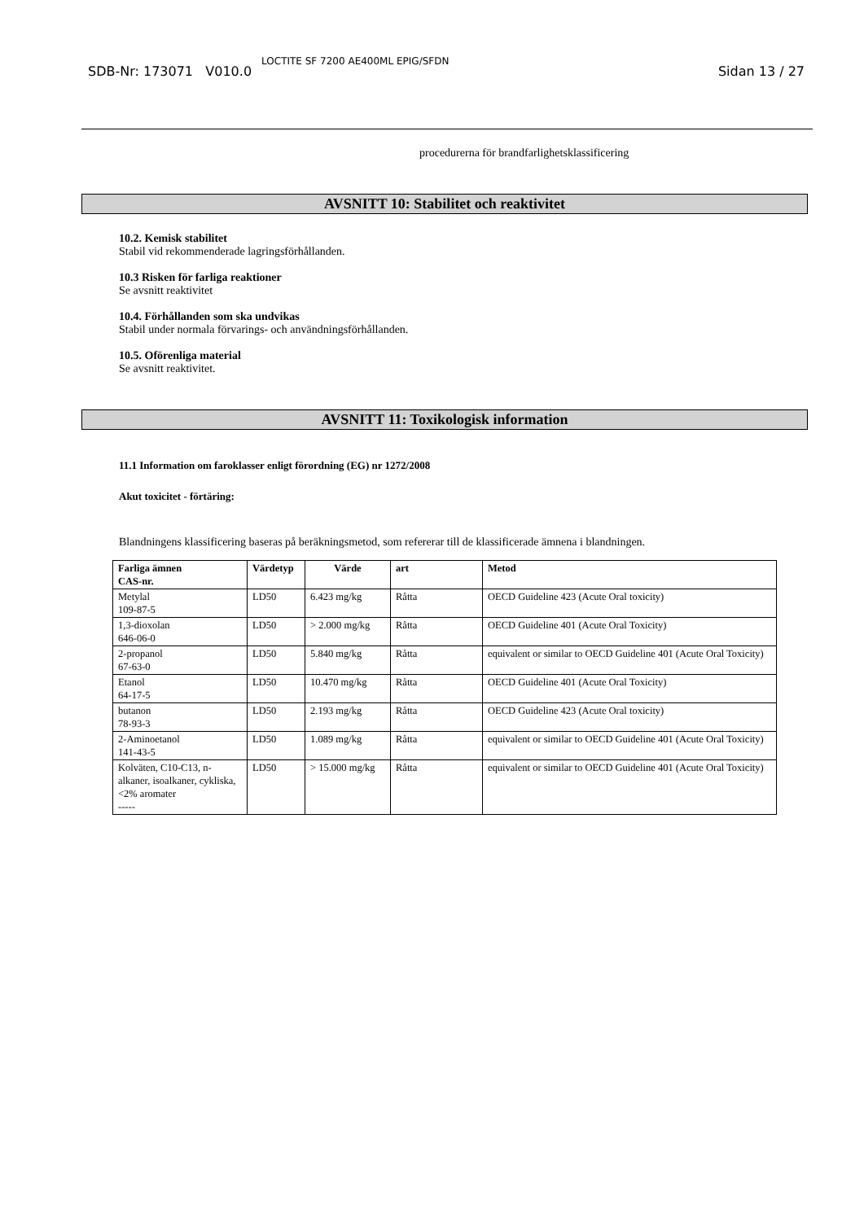SDB-Nr: 173071 V010.0 LOCTITE SF 7200 AE400ML EPIG/SFDN Sidan 13 / 27
procedurerna för brandfarlighetsklassificering
AVSNITT 10: Stabilitet och reaktivitet
10.2. Kemisk stabilitet
Stabil vid rekommenderade lagringsförhållanden.
10.3 Risken för farliga reaktioner
Se avsnitt reaktivitet
10.4. Förhållanden som ska undvikas
Stabil under normala förvarings- och användningsförhållanden.
10.5. Oförenliga material
Se avsnitt reaktivitet.
AVSNITT 11: Toxikologisk information
11.1 Information om faroklasser enligt förordning (EG) nr 1272/2008
Akut toxicitet - förtäring:
Blandningens klassificering baseras på beräkningsmetod, som refererar till de klassificerade ämnena i blandningen.
| Farliga ämnen CAS-nr. | Värdetyp | Värde | art | Metod |
| --- | --- | --- | --- | --- |
| Metylal 109-87-5 | LD50 | 6.423 mg/kg | Råtta | OECD Guideline 423 (Acute Oral toxicity) |
| 1,3-dioxolan 646-06-0 | LD50 | > 2.000 mg/kg | Råtta | OECD Guideline 401 (Acute Oral Toxicity) |
| 2-propanol 67-63-0 | LD50 | 5.840 mg/kg | Råtta | equivalent or similar to OECD Guideline 401 (Acute Oral Toxicity) |
| Etanol 64-17-5 | LD50 | 10.470 mg/kg | Råtta | OECD Guideline 401 (Acute Oral Toxicity) |
| butanon 78-93-3 | LD50 | 2.193 mg/kg | Råtta | OECD Guideline 423 (Acute Oral toxicity) |
| 2-Aminoetanol 141-43-5 | LD50 | 1.089 mg/kg | Råtta | equivalent or similar to OECD Guideline 401 (Acute Oral Toxicity) |
| Kolväten, C10-C13, n-alkaner, isoalkaner, cykliska, <2% aromater ----- | LD50 | > 15.000 mg/kg | Råtta | equivalent or similar to OECD Guideline 401 (Acute Oral Toxicity) |